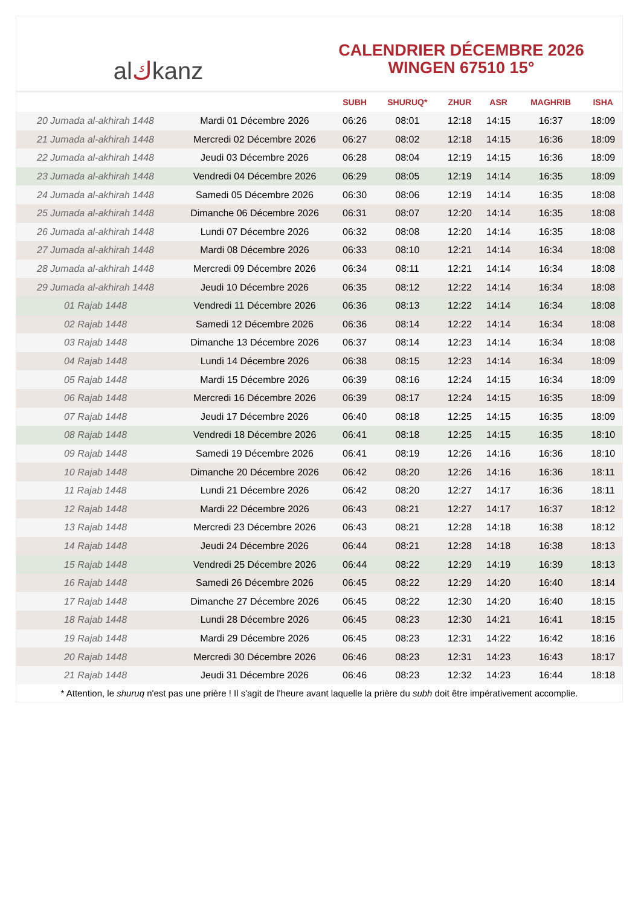al ك kanz
CALENDRIER DÉCEMBRE 2026
WINGEN 67510 15°
| | | SUBH | SHURUQ* | ZHUR | ASR | MAGHRIB | ISHA |
| --- | --- | --- | --- | --- | --- | --- | --- |
| 20 Jumada al-akhirah 1448 | Mardi 01 Décembre 2026 | 06:26 | 08:01 | 12:18 | 14:15 | 16:37 | 18:09 |
| 21 Jumada al-akhirah 1448 | Mercredi 02 Décembre 2026 | 06:27 | 08:02 | 12:18 | 14:15 | 16:36 | 18:09 |
| 22 Jumada al-akhirah 1448 | Jeudi 03 Décembre 2026 | 06:28 | 08:04 | 12:19 | 14:15 | 16:36 | 18:09 |
| 23 Jumada al-akhirah 1448 | Vendredi 04 Décembre 2026 | 06:29 | 08:05 | 12:19 | 14:14 | 16:35 | 18:09 |
| 24 Jumada al-akhirah 1448 | Samedi 05 Décembre 2026 | 06:30 | 08:06 | 12:19 | 14:14 | 16:35 | 18:08 |
| 25 Jumada al-akhirah 1448 | Dimanche 06 Décembre 2026 | 06:31 | 08:07 | 12:20 | 14:14 | 16:35 | 18:08 |
| 26 Jumada al-akhirah 1448 | Lundi 07 Décembre 2026 | 06:32 | 08:08 | 12:20 | 14:14 | 16:35 | 18:08 |
| 27 Jumada al-akhirah 1448 | Mardi 08 Décembre 2026 | 06:33 | 08:10 | 12:21 | 14:14 | 16:34 | 18:08 |
| 28 Jumada al-akhirah 1448 | Mercredi 09 Décembre 2026 | 06:34 | 08:11 | 12:21 | 14:14 | 16:34 | 18:08 |
| 29 Jumada al-akhirah 1448 | Jeudi 10 Décembre 2026 | 06:35 | 08:12 | 12:22 | 14:14 | 16:34 | 18:08 |
| 01 Rajab 1448 | Vendredi 11 Décembre 2026 | 06:36 | 08:13 | 12:22 | 14:14 | 16:34 | 18:08 |
| 02 Rajab 1448 | Samedi 12 Décembre 2026 | 06:36 | 08:14 | 12:22 | 14:14 | 16:34 | 18:08 |
| 03 Rajab 1448 | Dimanche 13 Décembre 2026 | 06:37 | 08:14 | 12:23 | 14:14 | 16:34 | 18:08 |
| 04 Rajab 1448 | Lundi 14 Décembre 2026 | 06:38 | 08:15 | 12:23 | 14:14 | 16:34 | 18:09 |
| 05 Rajab 1448 | Mardi 15 Décembre 2026 | 06:39 | 08:16 | 12:24 | 14:15 | 16:34 | 18:09 |
| 06 Rajab 1448 | Mercredi 16 Décembre 2026 | 06:39 | 08:17 | 12:24 | 14:15 | 16:35 | 18:09 |
| 07 Rajab 1448 | Jeudi 17 Décembre 2026 | 06:40 | 08:18 | 12:25 | 14:15 | 16:35 | 18:09 |
| 08 Rajab 1448 | Vendredi 18 Décembre 2026 | 06:41 | 08:18 | 12:25 | 14:15 | 16:35 | 18:10 |
| 09 Rajab 1448 | Samedi 19 Décembre 2026 | 06:41 | 08:19 | 12:26 | 14:16 | 16:36 | 18:10 |
| 10 Rajab 1448 | Dimanche 20 Décembre 2026 | 06:42 | 08:20 | 12:26 | 14:16 | 16:36 | 18:11 |
| 11 Rajab 1448 | Lundi 21 Décembre 2026 | 06:42 | 08:20 | 12:27 | 14:17 | 16:36 | 18:11 |
| 12 Rajab 1448 | Mardi 22 Décembre 2026 | 06:43 | 08:21 | 12:27 | 14:17 | 16:37 | 18:12 |
| 13 Rajab 1448 | Mercredi 23 Décembre 2026 | 06:43 | 08:21 | 12:28 | 14:18 | 16:38 | 18:12 |
| 14 Rajab 1448 | Jeudi 24 Décembre 2026 | 06:44 | 08:21 | 12:28 | 14:18 | 16:38 | 18:13 |
| 15 Rajab 1448 | Vendredi 25 Décembre 2026 | 06:44 | 08:22 | 12:29 | 14:19 | 16:39 | 18:13 |
| 16 Rajab 1448 | Samedi 26 Décembre 2026 | 06:45 | 08:22 | 12:29 | 14:20 | 16:40 | 18:14 |
| 17 Rajab 1448 | Dimanche 27 Décembre 2026 | 06:45 | 08:22 | 12:30 | 14:20 | 16:40 | 18:15 |
| 18 Rajab 1448 | Lundi 28 Décembre 2026 | 06:45 | 08:23 | 12:30 | 14:21 | 16:41 | 18:15 |
| 19 Rajab 1448 | Mardi 29 Décembre 2026 | 06:45 | 08:23 | 12:31 | 14:22 | 16:42 | 18:16 |
| 20 Rajab 1448 | Mercredi 30 Décembre 2026 | 06:46 | 08:23 | 12:31 | 14:23 | 16:43 | 18:17 |
| 21 Rajab 1448 | Jeudi 31 Décembre 2026 | 06:46 | 08:23 | 12:32 | 14:23 | 16:44 | 18:18 |
* Attention, le shuruq n'est pas une prière ! Il s'agit de l'heure avant laquelle la prière du subh doit être impérativement accomplie.